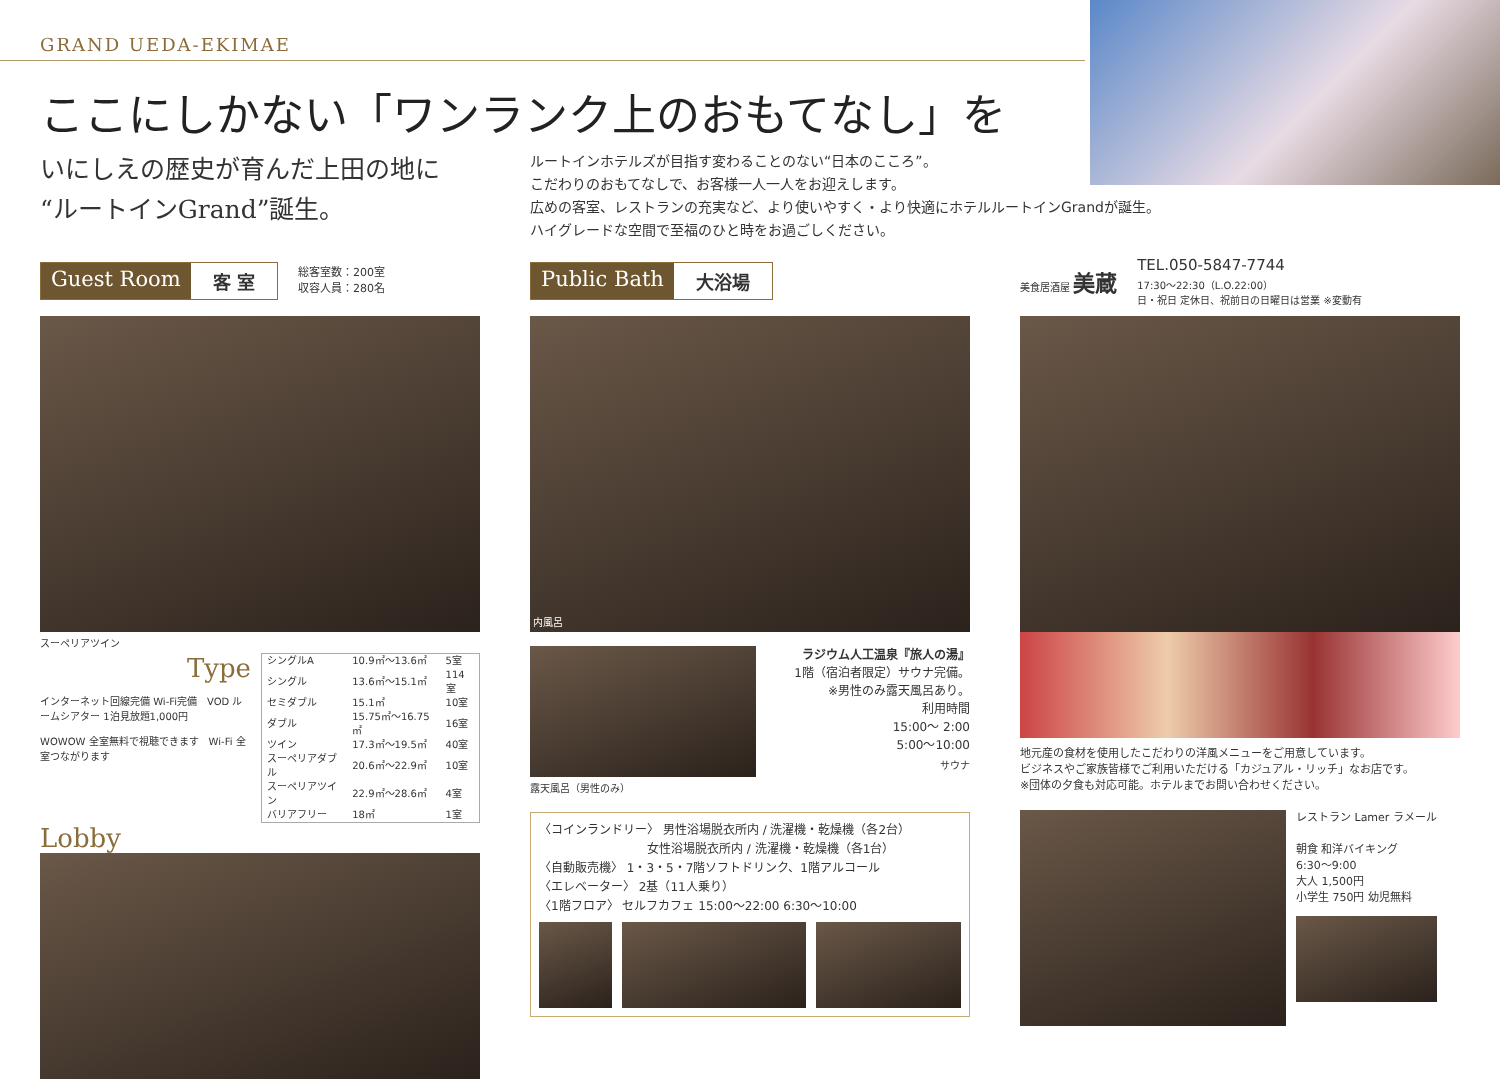GRAND UEDA-EKIMAE
ここにしかない「ワンランク上のおもてなし」を
いにしえの歴史が育んだ上田の地に
“ルートインGrand”誕生。
ルートインホテルズが目指す変わることのない“日本のこころ”。
こだわりのおもてなしで、お客様一人一人をお迎えします。
広めの客室、レストランの充実など、より使いやすく・より快適にホテルルートインGrandが誕生。
ハイグレードな空間で至福のひと時をお過ごしください。
Guest Room 客 室
総客室数：200室
収容人員：280名
スーペリアツイン
Type
インターネット回線完備 Wi-Fi完備　VOD ルームシアター 1泊見放題1,000円
WOWOW 全室無料で視聴できます　Wi-Fi 全室つながります
| シングルA | 10.9㎡～13.6㎡ | 5室 |
| シングル | 13.6㎡～15.1㎡ | 114室 |
| セミダブル | 15.1㎡ | 10室 |
| ダブル | 15.75㎡～16.75㎡ | 16室 |
| ツイン | 17.3㎡～19.5㎡ | 40室 |
| スーペリアダブル | 20.6㎡～22.9㎡ | 10室 |
| スーペリアツイン | 22.9㎡～28.6㎡ | 4室 |
| バリアフリー | 18㎡ | 1室 |
Lobby
Public Bath 大浴場
内風呂
露天風呂（男性のみ）
ラジウム人工温泉『旅人の湯』
1階（宿泊者限定）サウナ完備。
※男性のみ露天風呂あり。
利用時間
15:00～ 2:00
5:00～10:00
サウナ
〈コインランドリー〉 男性浴場脱衣所内 / 洗濯機・乾燥機（各2台）
　　　　　　　　　女性浴場脱衣所内 / 洗濯機・乾燥機（各1台）
〈自動販売機〉 1・3・5・7階ソフトドリンク、1階アルコール
〈エレベーター〉 2基（11人乗り）
〈1階フロア〉 セルフカフェ 15:00～22:00 6:30～10:00
美食居酒屋 美蔵
TEL.050-5847-7744
17:30～22:30（L.O.22:00）
日・祝日 定休日、祝前日の日曜日は営業 ※変動有
地元産の食材を使用したこだわりの洋風メニューをご用意しています。
ビジネスやご家族皆様でご利用いただける「カジュアル・リッチ」なお店です。
※団体の夕食も対応可能。ホテルまでお問い合わせください。
レストラン Lamer ラメール
朝食 和洋バイキング
6:30～9:00
大人 1,500円
小学生 750円 幼児無料